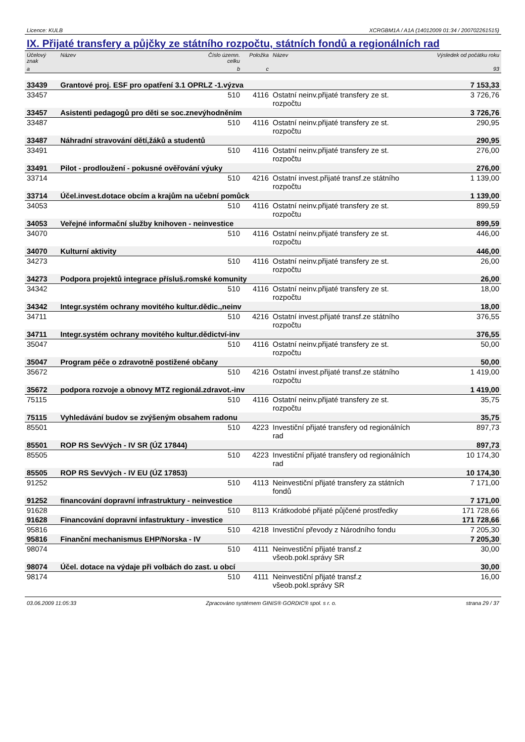Licence: KULB XCRGBM1A / A1A (14012009 01:34 / 200702261515)
IX. Přijaté transfery a půjčky ze státního rozpočtu, státních fondů a regionálních rad
| Účelový znak | Název | Číslo územn. celku | Položka | Název | Výsledek od počátku roku |
| --- | --- | --- | --- | --- | --- |
| a | | b | c | | 93 |
| 33439 | Grantové proj. ESF pro opatření 3.1 OPRLZ -1.výzva | | | | 7 153,33 |
| 33457 | | 510 | 4116 | Ostatní neinv.přijaté transfery ze st. rozpočtu | 3 726,76 |
| 33457 | Asistenti pedagogů pro děti se soc.znevýhodněním | | | | 3 726,76 |
| 33487 | | 510 | 4116 | Ostatní neinv.přijaté transfery ze st. rozpočtu | 290,95 |
| 33487 | Náhradní stravování dětí,žáků a studentů | | | | 290,95 |
| 33491 | | 510 | 4116 | Ostatní neinv.přijaté transfery ze st. rozpočtu | 276,00 |
| 33491 | Pilot - prodloužení - pokusné ověřování výuky | | | | 276,00 |
| 33714 | | 510 | 4216 | Ostatní invest.přijaté transf.ze státního rozpočtu | 1 139,00 |
| 33714 | Účel.invest.dotace obcím a krajům na učební pomůck | | | | 1 139,00 |
| 34053 | | 510 | 4116 | Ostatní neinv.přijaté transfery ze st. rozpočtu | 899,59 |
| 34053 | Veřejné informační služby knihoven - neinvestice | | | | 899,59 |
| 34070 | | 510 | 4116 | Ostatní neinv.přijaté transfery ze st. rozpočtu | 446,00 |
| 34070 | Kulturní aktivity | | | | 446,00 |
| 34273 | | 510 | 4116 | Ostatní neinv.přijaté transfery ze st. rozpočtu | 26,00 |
| 34273 | Podpora projektů integrace přísluš.romské komunity | | | | 26,00 |
| 34342 | | 510 | 4116 | Ostatní neinv.přijaté transfery ze st. rozpočtu | 18,00 |
| 34342 | Integr.systém ochrany movitého kultur.dědic.,neinv | | | | 18,00 |
| 34711 | | 510 | 4216 | Ostatní invest.přijaté transf.ze státního rozpočtu | 376,55 |
| 34711 | Integr.systém ochrany movitého kultur.dědictví-inv | | | | 376,55 |
| 35047 | | 510 | 4116 | Ostatní neinv.přijaté transfery ze st. rozpočtu | 50,00 |
| 35047 | Program péče o zdravotně postižené občany | | | | 50,00 |
| 35672 | | 510 | 4216 | Ostatní invest.přijaté transf.ze státního rozpočtu | 1 419,00 |
| 35672 | podpora rozvoje a obnovy MTZ regionál.zdravot.-inv | | | | 1 419,00 |
| 75115 | | 510 | 4116 | Ostatní neinv.přijaté transfery ze st. rozpočtu | 35,75 |
| 75115 | Vyhledávání budov se zvýšeným obsahem radonu | | | | 35,75 |
| 85501 | | 510 | 4223 | Investiční přijaté transfery od regionálních rad | 897,73 |
| 85501 | ROP RS SevVých - IV SR (ÚZ 17844) | | | | 897,73 |
| 85505 | | 510 | 4223 | Investiční přijaté transfery od regionálních rad | 10 174,30 |
| 85505 | ROP RS SevVých - IV EU (ÚZ 17853) | | | | 10 174,30 |
| 91252 | | 510 | 4113 | Neinvestiční přijaté transfery za státních fondů | 7 171,00 |
| 91252 | financování dopravní infrastruktury - neinvestice | | | | 7 171,00 |
| 91628 | | 510 | 8113 | Krátkodobé přijaté půjčené prostředky | 171 728,66 |
| 91628 | Financování dopravní infastruktury - investice | | | | 171 728,66 |
| 95816 | | 510 | 4218 | Investiční převody z Národního fondu | 7 205,30 |
| 95816 | Finanční mechanismus EHP/Norska - IV | | | | 7 205,30 |
| 98074 | | 510 | 4111 | Neinvestiční přijaté transf.z všeob.pokl.správy SR | 30,00 |
| 98074 | Účel. dotace na výdaje při volbách do zast. u obcí | | | | 30,00 |
| 98174 | | 510 | 4111 | Neinvestiční přijaté transf.z všeob.pokl.správy SR | 16,00 |
03.06.2009 11:05:33 Zpracováno systémem GINIS® GORDIC® spol. s r. o. strana 29 / 37